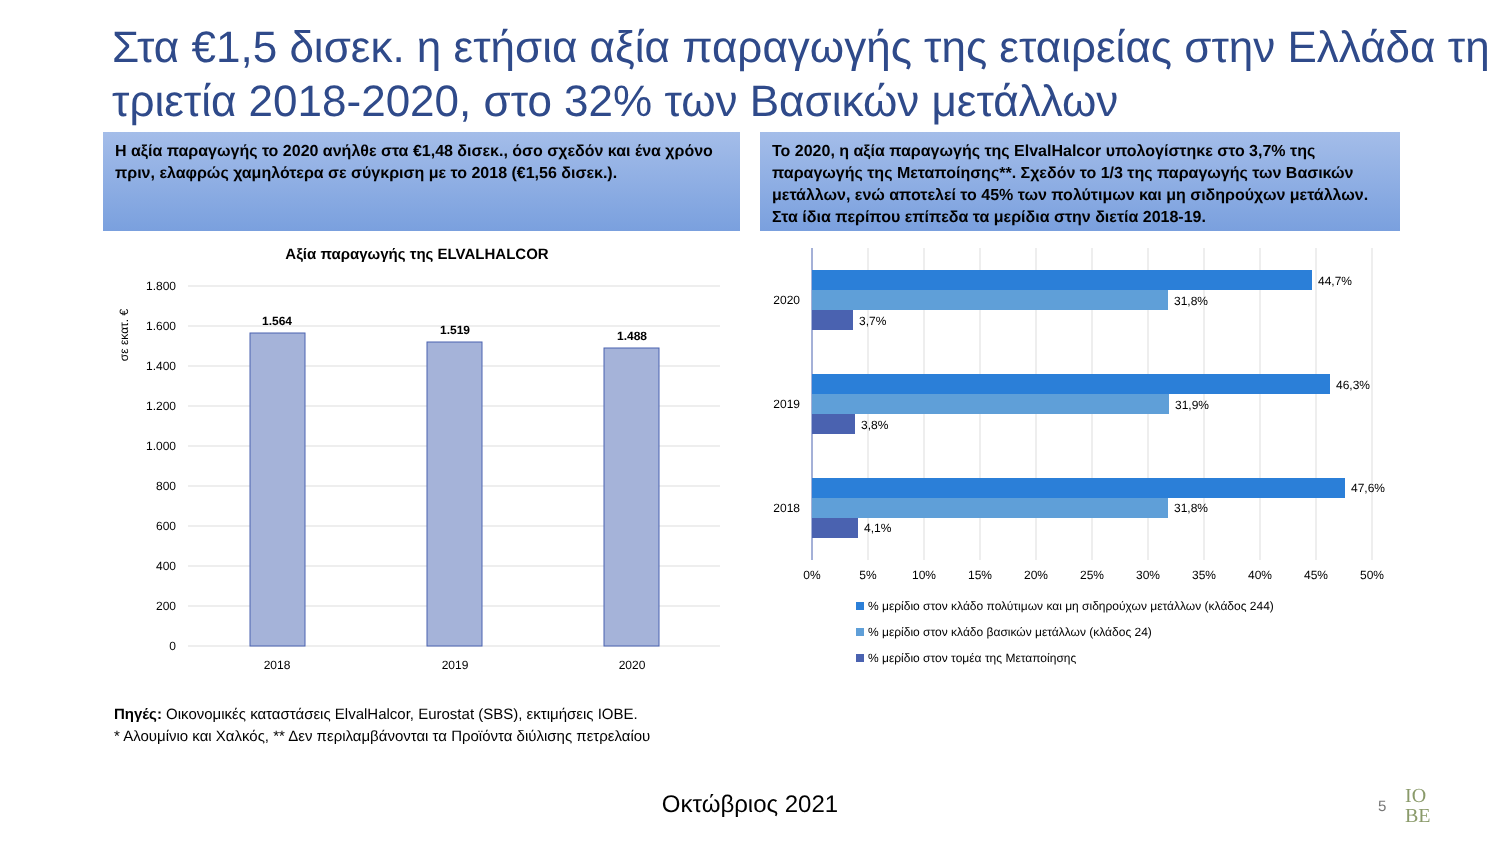Στα €1,5 δισεκ. η ετήσια αξία παραγωγής της εταιρείας στην Ελλάδα τη τριετία 2018-2020, στο 32% των Βασικών μετάλλων
Η αξία παραγωγής το 2020 ανήλθε στα €1,48 δισεκ., όσο σχεδόν και ένα χρόνο πριν, ελαφρώς χαμηλότερα σε σύγκριση με το 2018 (€1,56 δισεκ.).
Το 2020, η αξία παραγωγής της ElvalHalcor υπολογίστηκε στο 3,7% της παραγωγής της Μεταποίησης**. Σχεδόν το 1/3 της παραγωγής των Βασικών μετάλλων, ενώ αποτελεί το 45% των πολύτιμων και μη σιδηρούχων μετάλλων. Στα ίδια περίπου επίπεδα τα μερίδια στην διετία 2018-19.
Αξία παραγωγής της ELVALHALCOR
σε εκατ. €
1.800
1.600
1.400
1.200
1.000
800
600
400
200
0
1.564
1.519
1.488
2018
2019
2020
2020
2019
2018
44,7%
31,8%
3,7%
46,3%
31,9%
3,8%
47,6%
31,8%
4,1%
0%
5%
10%
15%
20%
25%
30%
35%
40%
45%
50%
% μερίδιο στον κλάδο πολύτιμων και μη σιδηρούχων μετάλλων (κλάδος 244)
% μερίδιο στον κλάδο βασικών μετάλλων (κλάδος 24)
% μερίδιο στον τομέα της Μεταποίησης
Πηγές: Οικονομικές καταστάσεις ElvalHalcor, Eurostat (SBS), εκτιμήσεις ΙΟΒΕ.
* Αλουμίνιο και Χαλκός, ** Δεν περιλαμβάνονται τα Προϊόντα διύλισης πετρελαίου
Οκτώβριος 2021 5
IO
BE